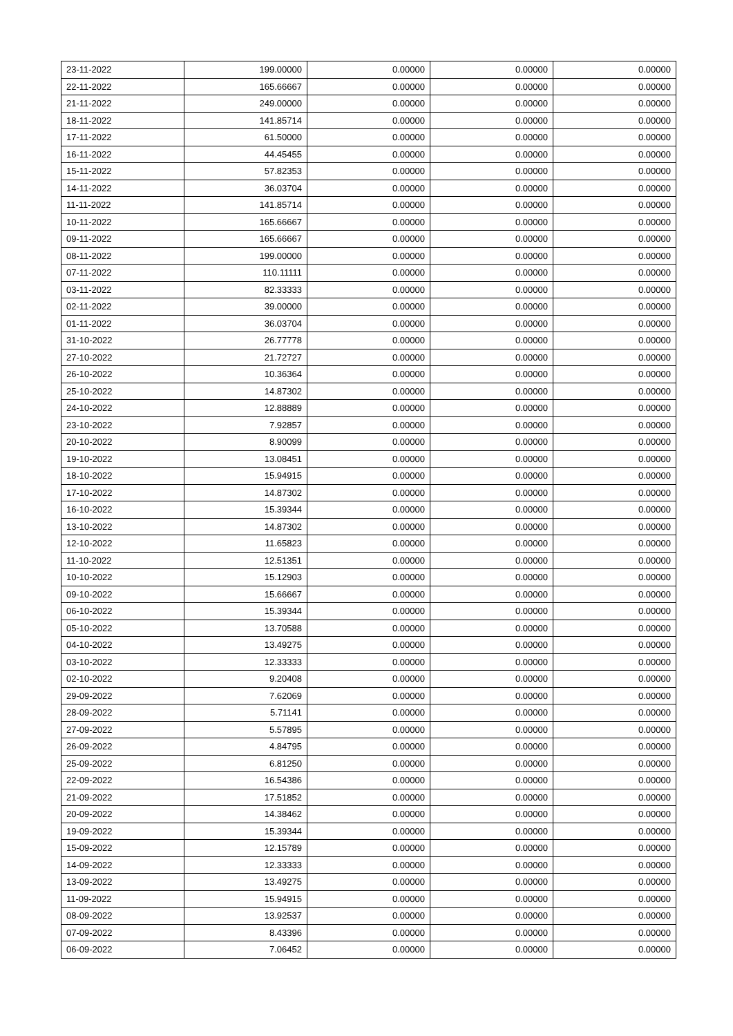| 23-11-2022 | 199.00000 | 0.00000 | 0.00000 | 0.00000 |
| 22-11-2022 | 165.66667 | 0.00000 | 0.00000 | 0.00000 |
| 21-11-2022 | 249.00000 | 0.00000 | 0.00000 | 0.00000 |
| 18-11-2022 | 141.85714 | 0.00000 | 0.00000 | 0.00000 |
| 17-11-2022 | 61.50000 | 0.00000 | 0.00000 | 0.00000 |
| 16-11-2022 | 44.45455 | 0.00000 | 0.00000 | 0.00000 |
| 15-11-2022 | 57.82353 | 0.00000 | 0.00000 | 0.00000 |
| 14-11-2022 | 36.03704 | 0.00000 | 0.00000 | 0.00000 |
| 11-11-2022 | 141.85714 | 0.00000 | 0.00000 | 0.00000 |
| 10-11-2022 | 165.66667 | 0.00000 | 0.00000 | 0.00000 |
| 09-11-2022 | 165.66667 | 0.00000 | 0.00000 | 0.00000 |
| 08-11-2022 | 199.00000 | 0.00000 | 0.00000 | 0.00000 |
| 07-11-2022 | 110.11111 | 0.00000 | 0.00000 | 0.00000 |
| 03-11-2022 | 82.33333 | 0.00000 | 0.00000 | 0.00000 |
| 02-11-2022 | 39.00000 | 0.00000 | 0.00000 | 0.00000 |
| 01-11-2022 | 36.03704 | 0.00000 | 0.00000 | 0.00000 |
| 31-10-2022 | 26.77778 | 0.00000 | 0.00000 | 0.00000 |
| 27-10-2022 | 21.72727 | 0.00000 | 0.00000 | 0.00000 |
| 26-10-2022 | 10.36364 | 0.00000 | 0.00000 | 0.00000 |
| 25-10-2022 | 14.87302 | 0.00000 | 0.00000 | 0.00000 |
| 24-10-2022 | 12.88889 | 0.00000 | 0.00000 | 0.00000 |
| 23-10-2022 | 7.92857 | 0.00000 | 0.00000 | 0.00000 |
| 20-10-2022 | 8.90099 | 0.00000 | 0.00000 | 0.00000 |
| 19-10-2022 | 13.08451 | 0.00000 | 0.00000 | 0.00000 |
| 18-10-2022 | 15.94915 | 0.00000 | 0.00000 | 0.00000 |
| 17-10-2022 | 14.87302 | 0.00000 | 0.00000 | 0.00000 |
| 16-10-2022 | 15.39344 | 0.00000 | 0.00000 | 0.00000 |
| 13-10-2022 | 14.87302 | 0.00000 | 0.00000 | 0.00000 |
| 12-10-2022 | 11.65823 | 0.00000 | 0.00000 | 0.00000 |
| 11-10-2022 | 12.51351 | 0.00000 | 0.00000 | 0.00000 |
| 10-10-2022 | 15.12903 | 0.00000 | 0.00000 | 0.00000 |
| 09-10-2022 | 15.66667 | 0.00000 | 0.00000 | 0.00000 |
| 06-10-2022 | 15.39344 | 0.00000 | 0.00000 | 0.00000 |
| 05-10-2022 | 13.70588 | 0.00000 | 0.00000 | 0.00000 |
| 04-10-2022 | 13.49275 | 0.00000 | 0.00000 | 0.00000 |
| 03-10-2022 | 12.33333 | 0.00000 | 0.00000 | 0.00000 |
| 02-10-2022 | 9.20408 | 0.00000 | 0.00000 | 0.00000 |
| 29-09-2022 | 7.62069 | 0.00000 | 0.00000 | 0.00000 |
| 28-09-2022 | 5.71141 | 0.00000 | 0.00000 | 0.00000 |
| 27-09-2022 | 5.57895 | 0.00000 | 0.00000 | 0.00000 |
| 26-09-2022 | 4.84795 | 0.00000 | 0.00000 | 0.00000 |
| 25-09-2022 | 6.81250 | 0.00000 | 0.00000 | 0.00000 |
| 22-09-2022 | 16.54386 | 0.00000 | 0.00000 | 0.00000 |
| 21-09-2022 | 17.51852 | 0.00000 | 0.00000 | 0.00000 |
| 20-09-2022 | 14.38462 | 0.00000 | 0.00000 | 0.00000 |
| 19-09-2022 | 15.39344 | 0.00000 | 0.00000 | 0.00000 |
| 15-09-2022 | 12.15789 | 0.00000 | 0.00000 | 0.00000 |
| 14-09-2022 | 12.33333 | 0.00000 | 0.00000 | 0.00000 |
| 13-09-2022 | 13.49275 | 0.00000 | 0.00000 | 0.00000 |
| 11-09-2022 | 15.94915 | 0.00000 | 0.00000 | 0.00000 |
| 08-09-2022 | 13.92537 | 0.00000 | 0.00000 | 0.00000 |
| 07-09-2022 | 8.43396 | 0.00000 | 0.00000 | 0.00000 |
| 06-09-2022 | 7.06452 | 0.00000 | 0.00000 | 0.00000 |